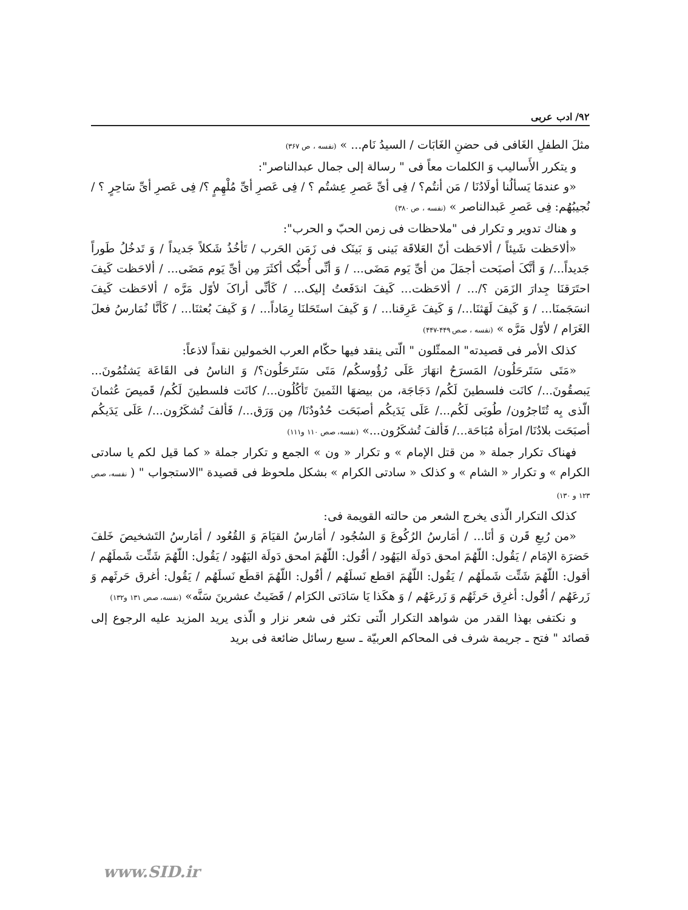۹۲/ ادب عربی
مثلَ الطفلِ الغَافی فی حضنِ الغَابَات / السيدُ نَام... » (نفسه ، ص ۳۶۷)
و يتكرر الأَساليب وَ الكلمات معاً فی " رسالة إلی جمال عبدالناصر":
«و عندمَا يَسألُنا أولَادُنَا / مَن أنتُم؟ / فِی أیِّ عَصرِ عِشتُم ؟ / فِی عَصرِ أیِّ مُلْهِمٍ ؟/ فِی عَصرِ أیِّ سَاحِرٍ ؟ / نُجيبُهُم: فِی عَصرِ عَبدالناصر » (نفسه ، ص ۳۸۰)
و هناك تدوير و تكرار فی "ملاحظات فی زمن الحبّ و الحرب":
«ألاحَظت شَيئاً / ألاحَظت أنّ العَلاقَة بَينی وَ بَينَک فی زَمَن الحَرب / تَأخُذُ شَكلاً جَديداً / وَ تَدخُلُ طَوراً جَديداً.../ وَ أنَّکَ أصبَحت أجمَلَ من أیِّ يَوم مَضَی... / وَ أنِّی أُحبُّک أكثَرَ مِن أیِّ يَوم مَضَی... / ألاحَظت كَيفَ احتَرَقنَا جِدارَ الزَمَن ؟/... / ألاحَظت... كَيفَ اندَفَعتُ إليک... / كَأنِّی أراکَ لأوّل مَرَّه / ألاحَظت كَيفَ انسَجَمنَا... / وَ كَيفَ لَهَثنَا.../ وَ كَيفَ عَرِقنا... / وَ كَيفَ استَحَلنَا رِمَاداً... / وَ كَيفَ بُعثنَا... / كَأنَّا نُمَارسُ فعلَ الغَرَام / لأوّل مَرَّه » (نفسه ، صص ۴۴۹-۴۴۷)
كذلک الأمر فی قصيدته" الممثّلون " الّتی ينقد فيها حكّام العرب الخمولين نقداً لاذعاً:
«مَتَی سَتَرحَلُون/ المَسرَحُ انهَارَ عَلَی رُؤُوسكُم/ مَتَی سَتَرحَلُون؟/ وَ الناسُ فی القَاعَة يَشتُمُونَ... يَبصقُونَ.../ كانَت فلسطينَ لَكُم/ دَجَاجَة، من بيضهَا الثَمينَ تَأكُلُون.../ كانَت فلسطينَ لَكُم/ قَميصَ عُثمانَ الّذی بِه تُتَاجرُون/ طُوبَی لَكُم.../ عَلَی يَدَيكُم أصبَحَت حُدُودُنَا/ مِن وَرَق.../ فَألفَ تُشكَرُون.../ عَلَی يَدَيكُم أصبَحَت بلادُنَا/ امرَأة مُبَاحَة.../ فَألفَ تُشكَرُون...» (نفسه، صص ۱۱۰ و۱۱۱)
فهناک تكرار جملة « من قتل الإمام » و تكرار « ون » الجمع و تكرار جملة « كما قيل لكم يا سادتی الكرام » و تكرار « الشام » و كذلک « سادتی الكرام » بشكل ملحوظ فی قصيدة "الاستجواب " ( نفسه، صص ۱۲۳ و ۱۳۰)
كذلک التكرار الّذی يخرج الشعر من حالته القويمة فی:
«من رُبعِ قَرن وَ أنَا... / أمَارسُ الرُكُوعَ وَ السُجُود / أمَارسُ القيَامَ وَ القُعُود / أمَارسُ التَشخيصَ خَلفَ حَضرَة الإمَام / يَقُول: اللّهُمَ امحق دَولَة اليَهُود / أقُول: اللّهُمَ امحق دَولَة اليَهُود / يَقُول: اللّهُمَ شَتِّت شَملَهُم / أقول: اللّهُمَ شَتِّت شَملَهُم / يَقُول: اللّهُمَ اقطع نَسلَهُم / أقُول: اللّهُمَ اقطَع نَسلَهُم / يَقُول: أغرق حَرثَهم وَ زَرعَهُم / أقُول: أغرِق حَرثَهُم وَ زَرعَهُم / وَ هكَذا يَا سَادَتی الكرَام / قَضَيتُ عشرينَ سَنَّه» (نفسه، صص ۱۳۱ و۱۳۲)
و نكتفی بهذا القدر من شواهد التكرار الّتی تكثر فی شعر نزار و الّذی يريد المزيد عليه الرجوع إلی قصائد " فتح ـ جريمة شرف فی المحاكم العربيّة ـ سبع رسائل ضائعة فی بريد
www.SID.ir